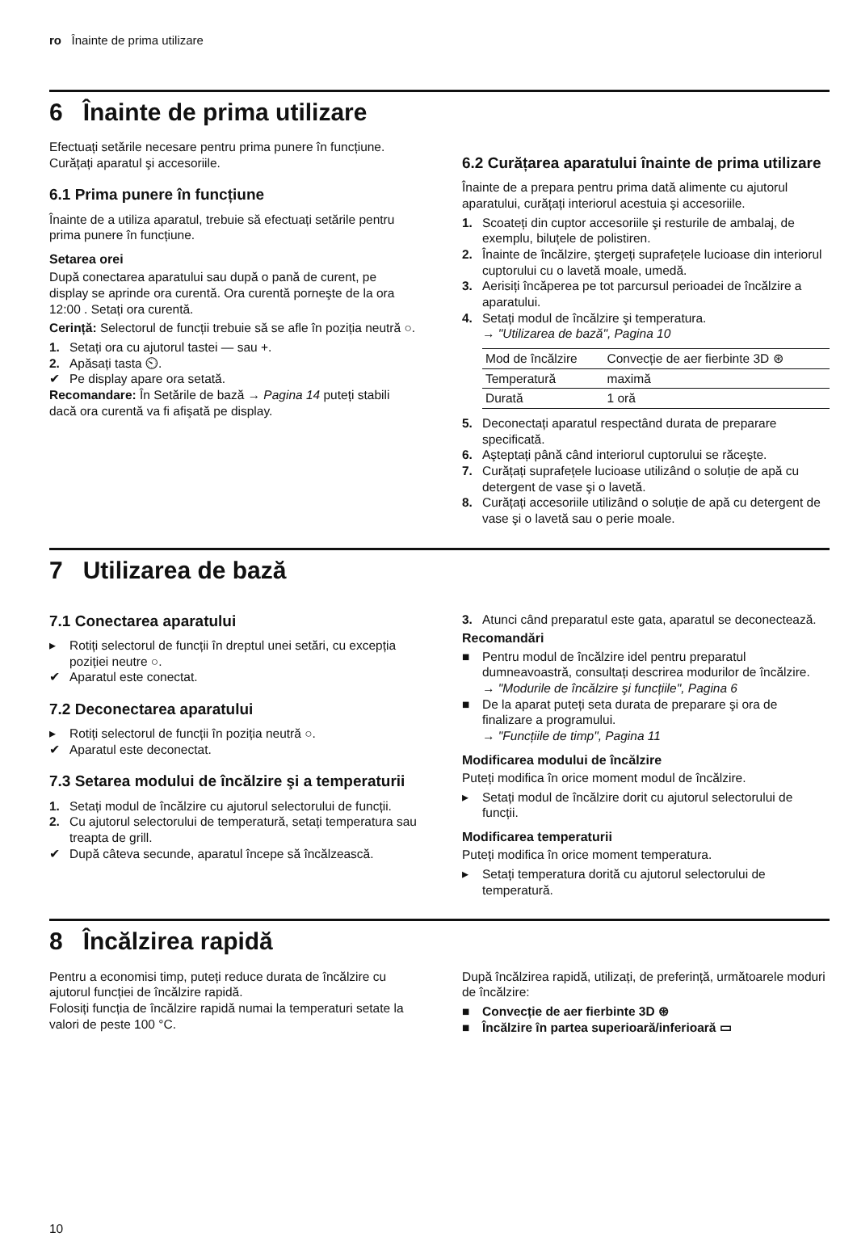ro Înainte de prima utilizare
6 Înainte de prima utilizare
Efectuați setările necesare pentru prima punere în funcțiune. Curățați aparatul şi accesoriile.
6.1 Prima punere în funcțiune
Înainte de a utiliza aparatul, trebuie să efectuați setările pentru prima punere în funcțiune.
Setarea orei
După conectarea aparatului sau după o pană de curent, pe display se aprinde ora curentă. Ora curentă porneşte de la ora 12:00 . Setați ora curentă.
Cerință: Selectorul de funcții trebuie să se afle în poziția neutră ○.
1. Setați ora cu ajutorul tastei — sau +.
2. Apăsați tasta ⏲.
✔ Pe display apare ora setată.
Recomandare: În Setările de bază → Pagina 14 puteți stabili dacă ora curentă va fi afişată pe display.
6.2 Curățarea aparatului înainte de prima utilizare
Înainte de a prepara pentru prima dată alimente cu ajutorul aparatului, curățați interiorul acestuia şi accesoriile.
1. Scoateți din cuptor accesoriile şi resturile de ambalaj, de exemplu, biluțele de polistiren.
2. Înainte de încălzire, ştergeți suprafețele lucioase din interiorul cuptorului cu o lavetă moale, umedă.
3. Aerisiți încăperea pe tot parcursul perioadei de încălzire a aparatului.
4. Setați modul de încălzire şi temperatura.
→ "Utilizarea de bază", Pagina 10
| Mod de încălzire | Convecție de aer fierbinte 3D ⊛ |
| Temperatură | maximă |
| Durată | 1 oră |
5. Deconectați aparatul respectând durata de preparare specificată.
6. Aşteptați până când interiorul cuptorului se răceşte.
7. Curățați suprafețele lucioase utilizând o soluție de apă cu detergent de vase şi o lavetă.
8. Curățați accesoriile utilizând o soluție de apă cu detergent de vase şi o lavetă sau o perie moale.
7 Utilizarea de bază
7.1 Conectarea aparatului
▸ Rotiți selectorul de funcții în dreptul unei setări, cu excepția poziției neutre ○.
✔ Aparatul este conectat.
7.2 Deconectarea aparatului
▸ Rotiți selectorul de funcții în poziția neutră ○.
✔ Aparatul este deconectat.
7.3 Setarea modului de încălzire şi a temperaturii
1. Setați modul de încălzire cu ajutorul selectorului de funcții.
2. Cu ajutorul selectorului de temperatură, setați temperatura sau treapta de grill.
✔ După câteva secunde, aparatul începe să încălzească.
3. Atunci când preparatul este gata, aparatul se deconectează.
Recomandări
■ Pentru modul de încălzire idel pentru preparatul dumneavoastră, consultați descrirea modurilor de încălzire.
→ "Modurile de încălzire şi funcțiile", Pagina 6
■ De la aparat puteți seta durata de preparare şi ora de finalizare a programului.
→ "Funcțiile de timp", Pagina 11
Modificarea modului de încălzire
Puteți modifica în orice moment modul de încălzire.
▸ Setați modul de încălzire dorit cu ajutorul selectorului de funcții.
Modificarea temperaturii
Puteți modifica în orice moment temperatura.
▸ Setați temperatura dorită cu ajutorul selectorului de temperatură.
8 Încălzirea rapidă
Pentru a economisi timp, puteți reduce durata de încălzire cu ajutorul funcției de încălzire rapidă.
Folosiți funcția de încălzire rapidă numai la temperaturi setate la valori de peste 100 °C.
După încălzirea rapidă, utilizați, de preferință, următoarele moduri de încălzire:
■ Convecție de aer fierbinte 3D ⊛
■ Încălzire în partea superioară/inferioară ▭
10